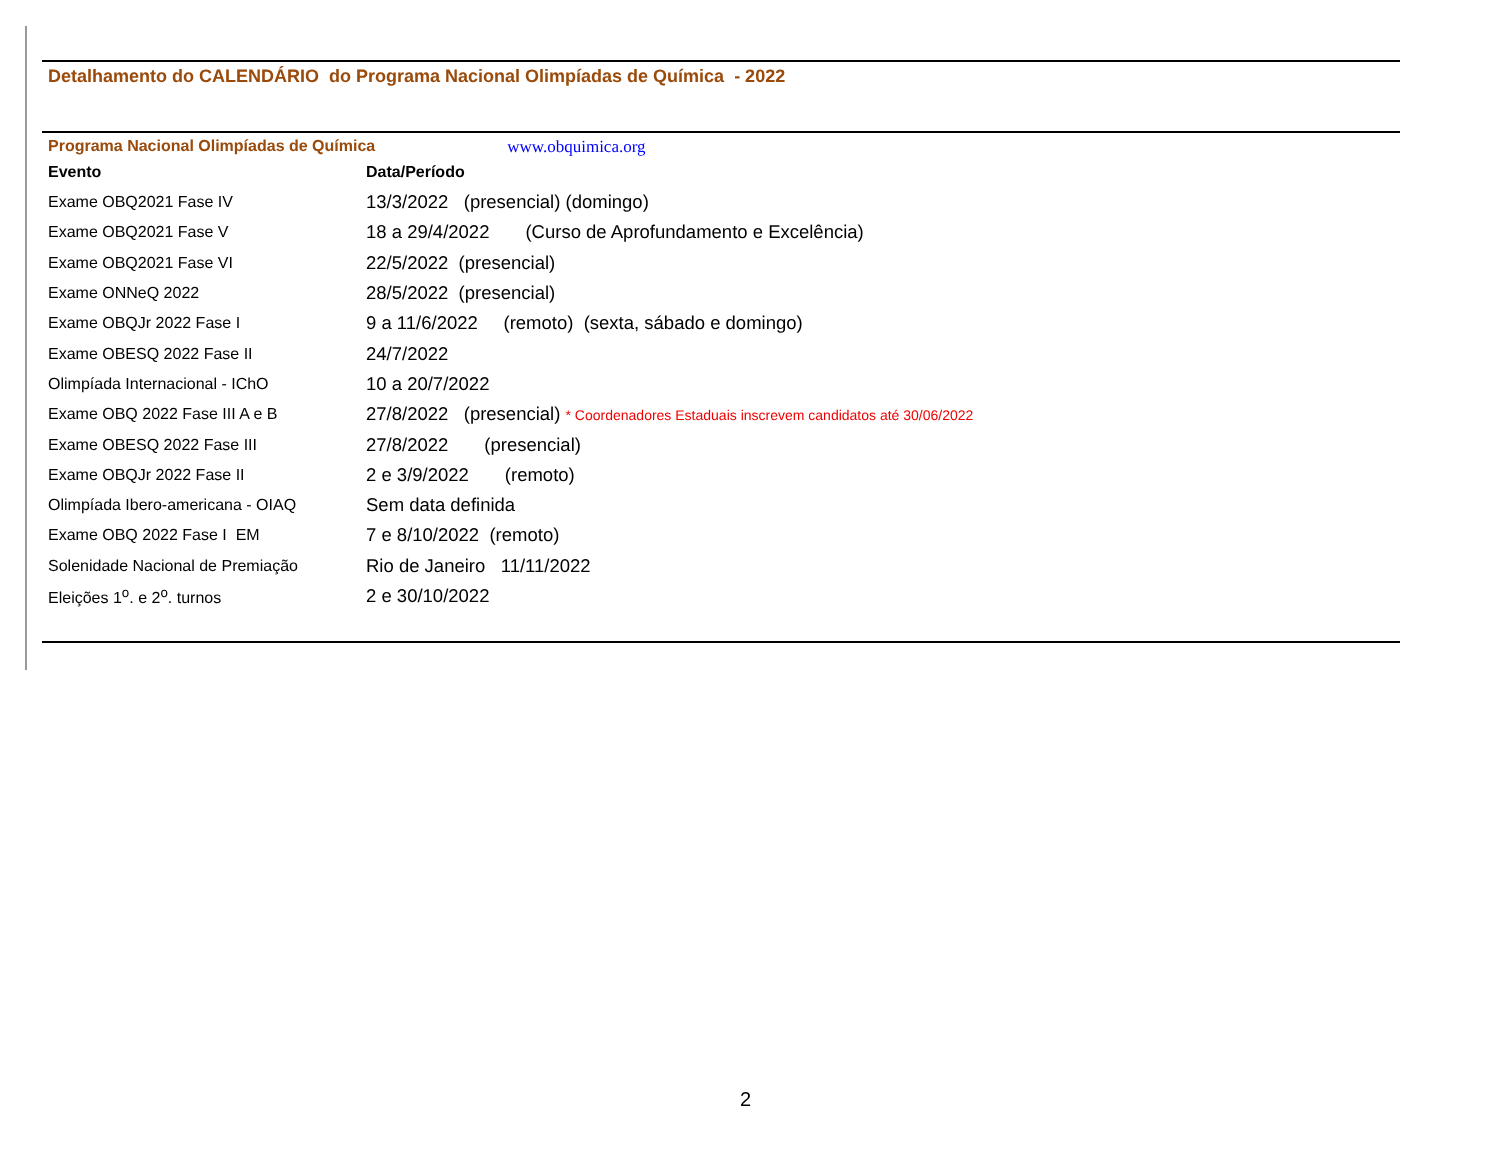Detalhamento do CALENDÁRIO do Programa Nacional Olimpíadas de Química - 2022
Programa Nacional Olimpíadas de Química www.obquimica.org
| Evento | Data/Período |
| --- | --- |
| Exame OBQ2021 Fase IV | 13/3/2022 (presencial) (domingo) |
| Exame OBQ2021 Fase V | 18 a 29/4/2022 (Curso de Aprofundamento e Excelência) |
| Exame OBQ2021 Fase VI | 22/5/2022 (presencial) |
| Exame ONNeQ 2022 | 28/5/2022 (presencial) |
| Exame OBQJr 2022 Fase I | 9 a 11/6/2022 (remoto) (sexta, sábado e domingo) |
| Exame OBESQ 2022 Fase II | 24/7/2022 |
| Olimpíada Internacional - IChO | 10 a 20/7/2022 |
| Exame OBQ 2022 Fase III A e B | 27/8/2022 (presencial) * Coordenadores Estaduais inscrevem candidatos até 30/06/2022 |
| Exame OBESQ 2022 Fase III | 27/8/2022 (presencial) |
| Exame OBQJr 2022 Fase II | 2 e 3/9/2022 (remoto) |
| Olimpíada Ibero-americana - OIAQ | Sem data definida |
| Exame OBQ 2022 Fase I EM | 7 e 8/10/2022 (remoto) |
| Solenidade Nacional de Premiação | Rio de Janeiro 11/11/2022 |
| Eleições 1<sup>o</sup>. e 2<sup>o</sup>. turnos | 2 e 30/10/2022 |
2